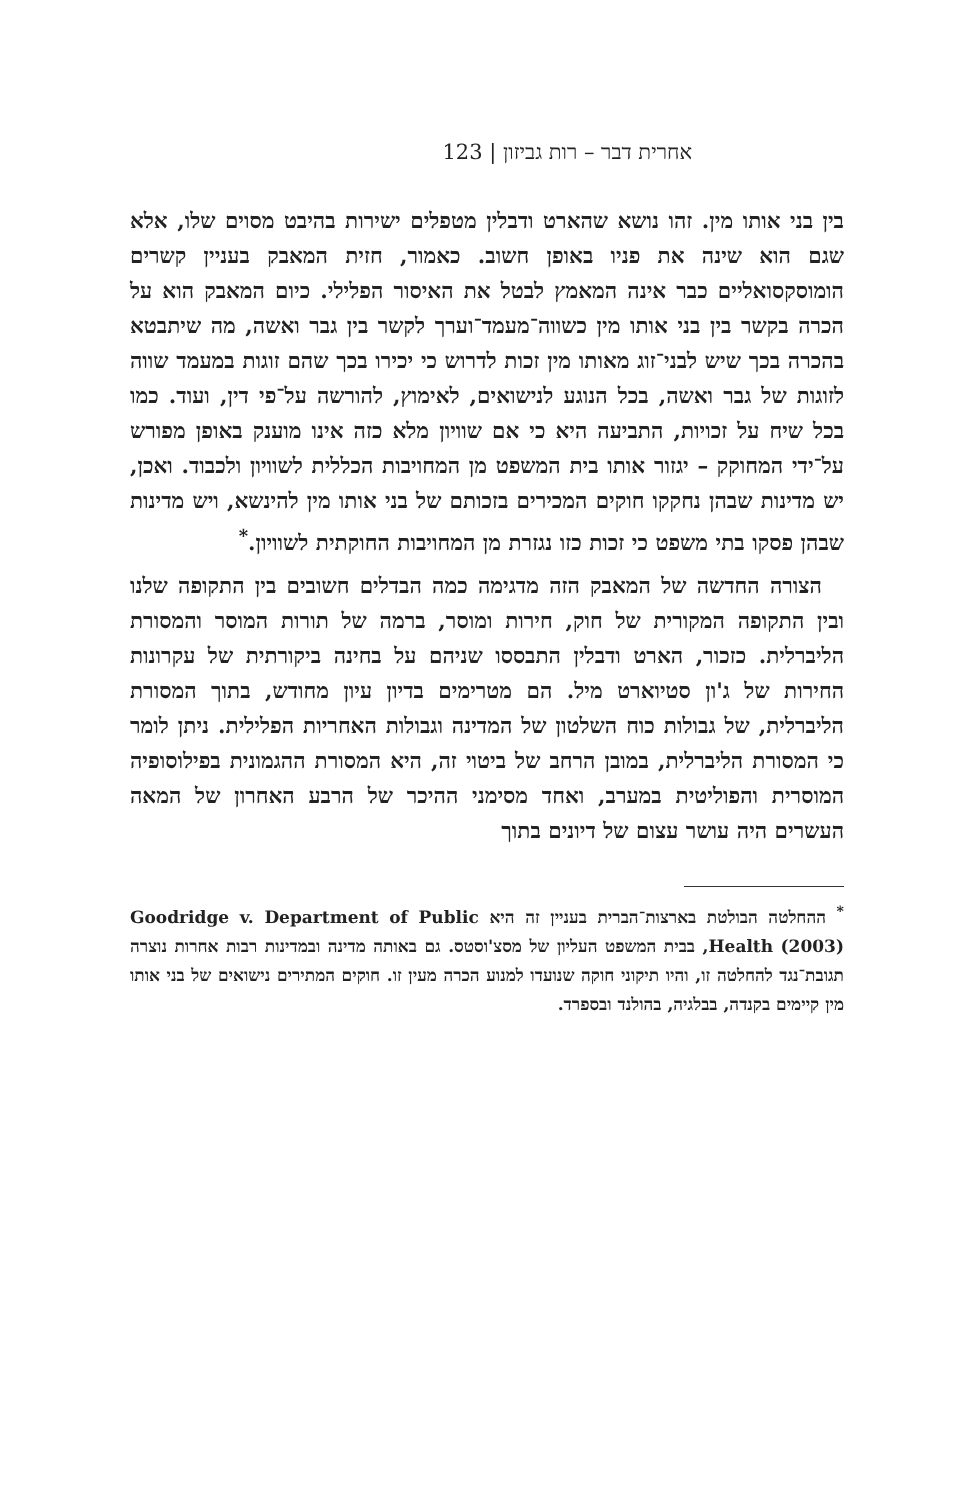אחרית דבר – רות גביזון | 123
בין בני אותו מין. זהו נושא שהארט ודבלין מטפלים ישירות בהיבט מסוים שלו, אלא שגם הוא שינה את פניו באופן חשוב. כאמור, חזית המאבק בעניין קשרים הומוסקסואליים כבר אינה המאמץ לבטל את האיסור הפלילי. כיום המאבק הוא על הכרה בקשר בין בני אותו מין כשווה־מעמד־וערך לקשר בין גבר ואשה, מה שיתבטא בהכרה בכך שיש לבני־זוג מאותו מין זכות לדרוש כי יכירו בכך שהם זוגות במעמד שווה לזוגות של גבר ואשה, בכל הנוגע לנישואים, לאימוץ, להורשה על־פי דין, ועוד. כמו בכל שיח על זכויות, התביעה היא כי אם שוויון מלא כזה אינו מוענק באופן מפורש על־ידי המחוקק – יגזור אותו בית המשפט מן המחויבות הכללית לשוויון ולכבוד. ואכן, יש מדינות שבהן נחקקו חוקים המכירים בזכותם של בני אותו מין להינשא, ויש מדינות שבהן פסקו בתי משפט כי זכות כזו נגזרת מן המחויבות החוקתית לשוויון.<sup>*</sup>
הצורה החדשה של המאבק הזה מדגימה כמה הבדלים חשובים בין התקופה שלנו ובין התקופה המקורית של חוק, חירות ומוסר, ברמה של תורות המוסר והמסורת הליברלית. כזכור, הארט ודבלין התבססו שניהם על בחינה ביקורתית של עקרונות החירות של ג'ון סטיוארט מיל. הם מטרימים בדיון עיון מחודש, בתוך המסורת הליברלית, של גבולות כוח השלטון של המדינה וגבולות האחריות הפלילית. ניתן לומר כי המסורת הליברלית, במובן הרחב של ביטוי זה, היא המסורת ההגמונית בפילוסופיה המוסרית והפוליטית במערב, ואחד מסימני ההיכר של הרבע האחרון של המאה העשרים היה עושר עצום של דיונים בתוך
<sup>*</sup> ההחלטה הבולטת בארצות־הברית בעניין זה היא Goodridge v. Department of Public Health (2003), בבית המשפט העליון של מסצ'וסטס. גם באותה מדינה ובמדינות רבות אחרות נוצרה תגובת־נגד להחלטה זו, והיו תיקוני חוקה שנועדו למנוע הכרה מעין זו. חוקים המתירים נישואים של בני אותו מין קיימים בקנדה, בבלגיה, בהולנד ובספרד.